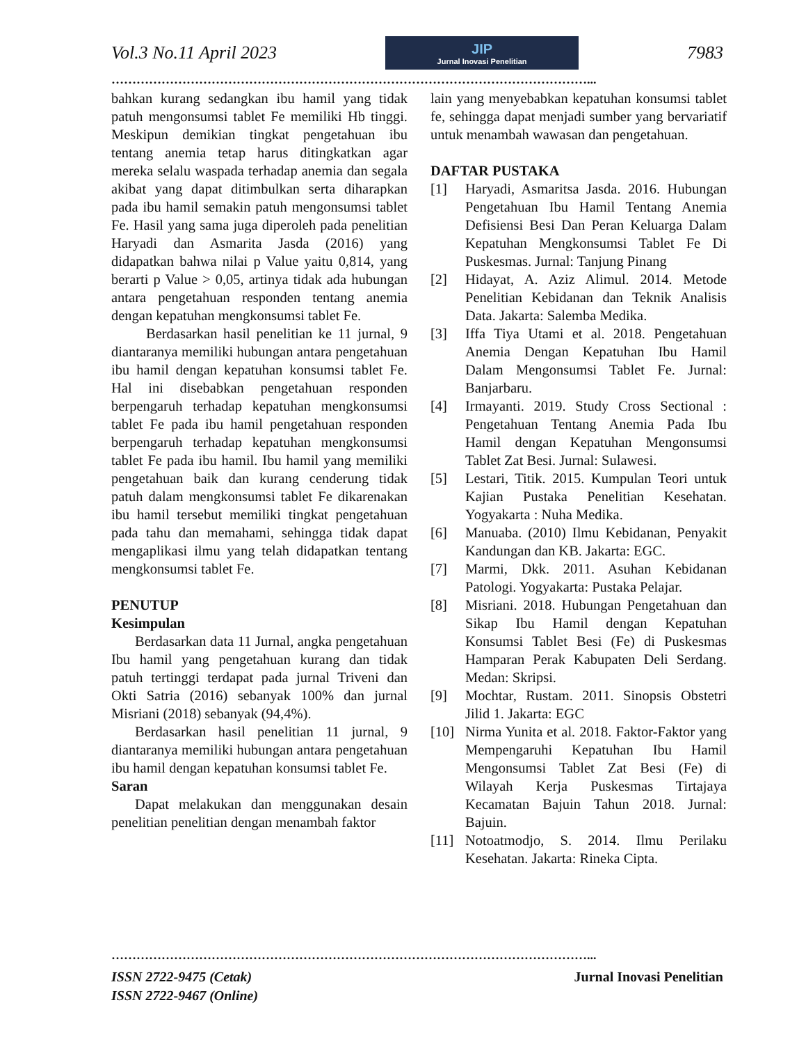Vol.3 No.11 April 2023
JIP
Jurnal Inovasi Penelitian
7983
……………………………………………………………………………………………………...
bahkan kurang sedangkan ibu hamil yang tidak patuh mengonsumsi tablet Fe memiliki Hb tinggi. Meskipun demikian tingkat pengetahuan ibu tentang anemia tetap harus ditingkatkan agar mereka selalu waspada terhadap anemia dan segala akibat yang dapat ditimbulkan serta diharapkan pada ibu hamil semakin patuh mengonsumsi tablet Fe. Hasil yang sama juga diperoleh pada penelitian Haryadi dan Asmarita Jasda (2016) yang didapatkan bahwa nilai p Value yaitu 0,814, yang berarti p Value > 0,05, artinya tidak ada hubungan antara pengetahuan responden tentang anemia dengan kepatuhan mengkonsumsi tablet Fe.
Berdasarkan hasil penelitian ke 11 jurnal, 9 diantaranya memiliki hubungan antara pengetahuan ibu hamil dengan kepatuhan konsumsi tablet Fe. Hal ini disebabkan pengetahuan responden berpengaruh terhadap kepatuhan mengkonsumsi tablet Fe pada ibu hamil pengetahuan responden berpengaruh terhadap kepatuhan mengkonsumsi tablet Fe pada ibu hamil. Ibu hamil yang memiliki pengetahuan baik dan kurang cenderung tidak patuh dalam mengkonsumsi tablet Fe dikarenakan ibu hamil tersebut memiliki tingkat pengetahuan pada tahu dan memahami, sehingga tidak dapat mengaplikasi ilmu yang telah didapatkan tentang mengkonsumsi tablet Fe.
PENUTUP
Kesimpulan
Berdasarkan data 11 Jurnal, angka pengetahuan Ibu hamil yang pengetahuan kurang dan tidak patuh tertinggi terdapat pada jurnal Triveni dan Okti Satria (2016) sebanyak 100% dan jurnal Misriani (2018) sebanyak (94,4%).
Berdasarkan hasil penelitian 11 jurnal, 9 diantaranya memiliki hubungan antara pengetahuan ibu hamil dengan kepatuhan konsumsi tablet Fe.
Saran
Dapat melakukan dan menggunakan desain penelitian penelitian dengan menambah faktor
lain yang menyebabkan kepatuhan konsumsi tablet fe, sehingga dapat menjadi sumber yang bervariatif untuk menambah wawasan dan pengetahuan.
DAFTAR PUSTAKA
[1] Haryadi, Asmaritsa Jasda. 2016. Hubungan Pengetahuan Ibu Hamil Tentang Anemia Defisiensi Besi Dan Peran Keluarga Dalam Kepatuhan Mengkonsumsi Tablet Fe Di Puskesmas. Jurnal: Tanjung Pinang
[2] Hidayat, A. Aziz Alimul. 2014. Metode Penelitian Kebidanan dan Teknik Analisis Data. Jakarta: Salemba Medika.
[3] Iffa Tiya Utami et al. 2018. Pengetahuan Anemia Dengan Kepatuhan Ibu Hamil Dalam Mengonsumsi Tablet Fe. Jurnal: Banjarbaru.
[4] Irmayanti. 2019. Study Cross Sectional : Pengetahuan Tentang Anemia Pada Ibu Hamil dengan Kepatuhan Mengonsumsi Tablet Zat Besi. Jurnal: Sulawesi.
[5] Lestari, Titik. 2015. Kumpulan Teori untuk Kajian Pustaka Penelitian Kesehatan. Yogyakarta : Nuha Medika.
[6] Manuaba. (2010) Ilmu Kebidanan, Penyakit Kandungan dan KB. Jakarta: EGC.
[7] Marmi, Dkk. 2011. Asuhan Kebidanan Patologi. Yogyakarta: Pustaka Pelajar.
[8] Misriani. 2018. Hubungan Pengetahuan dan Sikap Ibu Hamil dengan Kepatuhan Konsumsi Tablet Besi (Fe) di Puskesmas Hamparan Perak Kabupaten Deli Serdang. Medan: Skripsi.
[9] Mochtar, Rustam. 2011. Sinopsis Obstetri Jilid 1. Jakarta: EGC
[10] Nirma Yunita et al. 2018. Faktor-Faktor yang Mempengaruhi Kepatuhan Ibu Hamil Mengonsumsi Tablet Zat Besi (Fe) di Wilayah Kerja Puskesmas Tirtajaya Kecamatan Bajuin Tahun 2018. Jurnal: Bajuin.
[11] Notoatmodjo, S. 2014. Ilmu Perilaku Kesehatan. Jakarta: Rineka Cipta.
……………………………………………………………………………………………………...
ISSN 2722-9475 (Cetak)
ISSN 2722-9467 (Online)
Jurnal Inovasi Penelitian